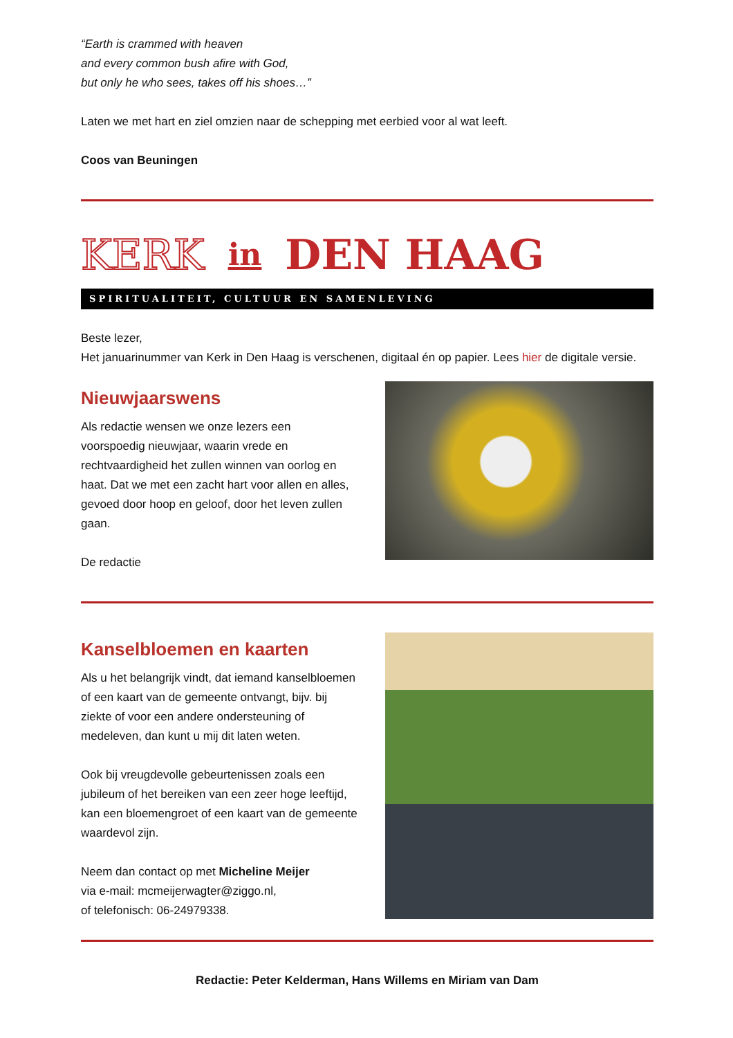“Earth is crammed with heaven
and every common bush afire with God,
but only he who sees, takes off his shoes…”
Laten we met hart en ziel omzien naar de schepping met eerbied voor al wat leeft.
Coos van Beuningen
KERK in DEN HAAG
SPIRITUALITEIT, CULTUUR EN SAMENLEVING
Beste lezer,
Het januarinummer van Kerk in Den Haag is verschenen, digitaal én op papier. Lees hier de digitale versie.
Nieuwjaarswens
Als redactie wensen we onze lezers een voorspoedig nieuwjaar, waarin vrede en rechtvaardigheid het zullen winnen van oorlog en haat. Dat we met een zacht hart voor allen en alles, gevoed door hoop en geloof, door het leven zullen gaan.
De redactie
Kanselbloemen en kaarten
Als u het belangrijk vindt, dat iemand kanselbloemen of een kaart van de gemeente ontvangt, bijv. bij ziekte of voor een andere ondersteuning of medeleven, dan kunt u mij dit laten weten.
Ook bij vreugdevolle gebeurtenissen zoals een jubileum of het bereiken van een zeer hoge leeftijd, kan een bloemengroet of een kaart van de gemeente waardevol zijn.
Neem dan contact op met Micheline Meijer
via e-mail: mcmeijerwagter@ziggo.nl,
of telefonisch: 06-24979338.
Redactie: Peter Kelderman, Hans Willems en Miriam van Dam